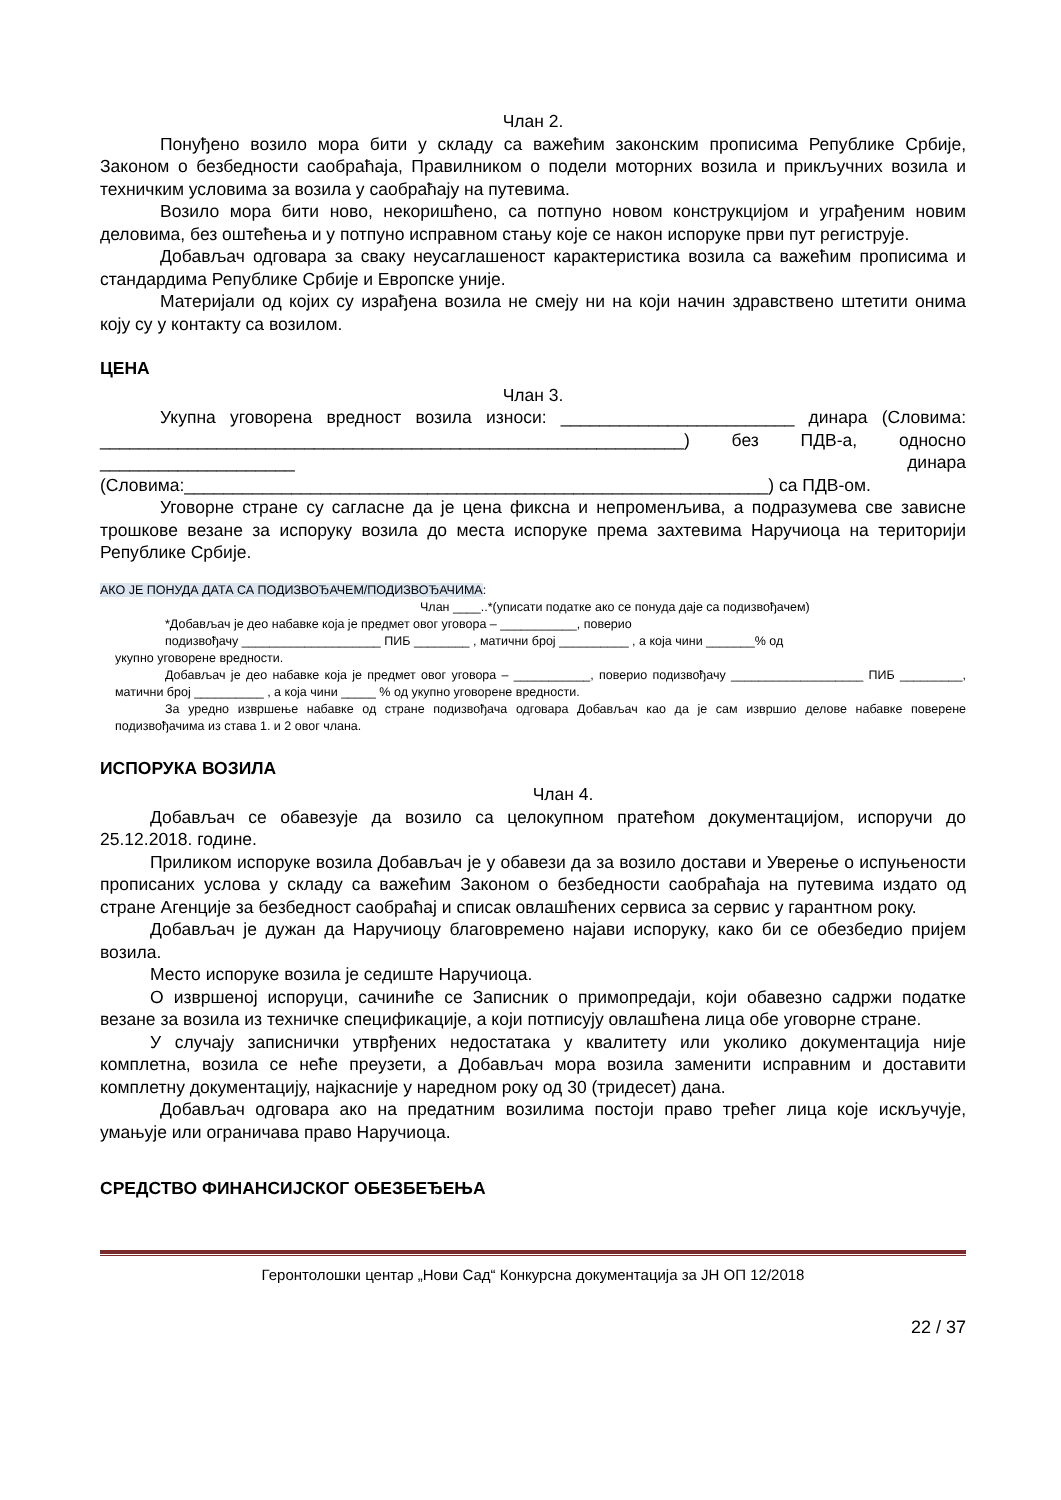Члан 2.
Понуђено возило мора бити у складу са важећим законским прописима Републике Србије, Законом о безбедности саобраћаја, Правилником о подели моторних возила и прикључних возила и техничким условима за возила у саобраћају на путевима.
Возило мора бити ново, некоришћено, са потпуно новом конструкцијом и уграђеним новим деловима, без оштећења и у потпуно исправном стању које се након испоруке први пут региструје.
Добављач одговара за сваку неусаглашеност карактеристика возила са важећим прописима и стандардима Републике Србије и Европске уније.
Материјали од којих су израђена возила не смеју ни на који начин здравствено штетити онима коју су у контакту са возилом.
ЦЕНА
Члан 3.
Укупна уговорена вредност возила износи: ________________________ динара (Словима: ____________________________________________________________) без ПДВ-а, односно ____________________ динара (Словима:____________________________________________________________) са ПДВ-ом.
Уговорне стране су сагласне да је цена фиксна и непроменљива, а подразумева све зависне трошкове везане за испоруку возила до места испоруке према захтевима Наручиоца на територији Републике Србије.
АКО ЈЕ ПОНУДА ДАТА СА ПОДИЗВОЂАЧЕМ/ПОДИЗВОЂАЧИМА:
Члан ____..*(уписати податке ако се понуда даје са подизвођачем)
*Добављач је део набавке која је предмет овог уговора – ___________, поверио
подизвођачу ____________________ ПИБ ________ , матични број __________ , а која чини _______% од
укупно уговорене вредности.
Добављач је део набавке која је предмет овог уговора – ___________, поверио подизвођачу ___________________ ПИБ _________, матични број __________ , а која чини _____ % од укупно уговорене вредности.
За уредно извршење набавке од стране подизвођача одговара Добављач као да је сам извршио делове набавке поверене подизвођачима из става 1. и 2 овог члана.
ИСПОРУКА ВОЗИЛА
Члан 4.
Добављач се обавезује да возило са целокупном пратећом документацијом, испоручи до 25.12.2018. године.
Приликом испоруке возила Добављач је у обавези да за возило достави и Уверење о испуњености прописаних услова у складу са важећим Законом о безбедности саобраћаја на путевима издато од стране Агенције за безбедност саобраћај и списак овлашћених сервиса за сервис у гарантном року.
Добављач је дужан да Наручиоцу благовремено најави испоруку, како би се обезбедио пријем возила.
Место испоруке возила је седиште Наручиоца.
О извршеној испоруци, сачиниће се Записник о примопредаји, који обавезно садржи податке везане за возила из техничке спецификације, а који потписују овлашћена лица обе уговорне стране.
У случају записнички утврђених недостатака у квалитету или уколико документација није комплетна, возила се неће преузети, а Добављач мора возила заменити исправним и доставити комплетну документацију, најкасније у наредном року од 30 (тридесет) дана.
Добављач одговара ако на предатним возилима постоји право трећег лица које искључује, умањује или ограничава право Наручиоца.
СРЕДСТВО ФИНАНСИЈСКОГ ОБЕЗБЕЂЕЊА
Геронтолошки центар „Нови Сад“ Конкурсна документација за ЈН ОП 12/2018
22 / 37